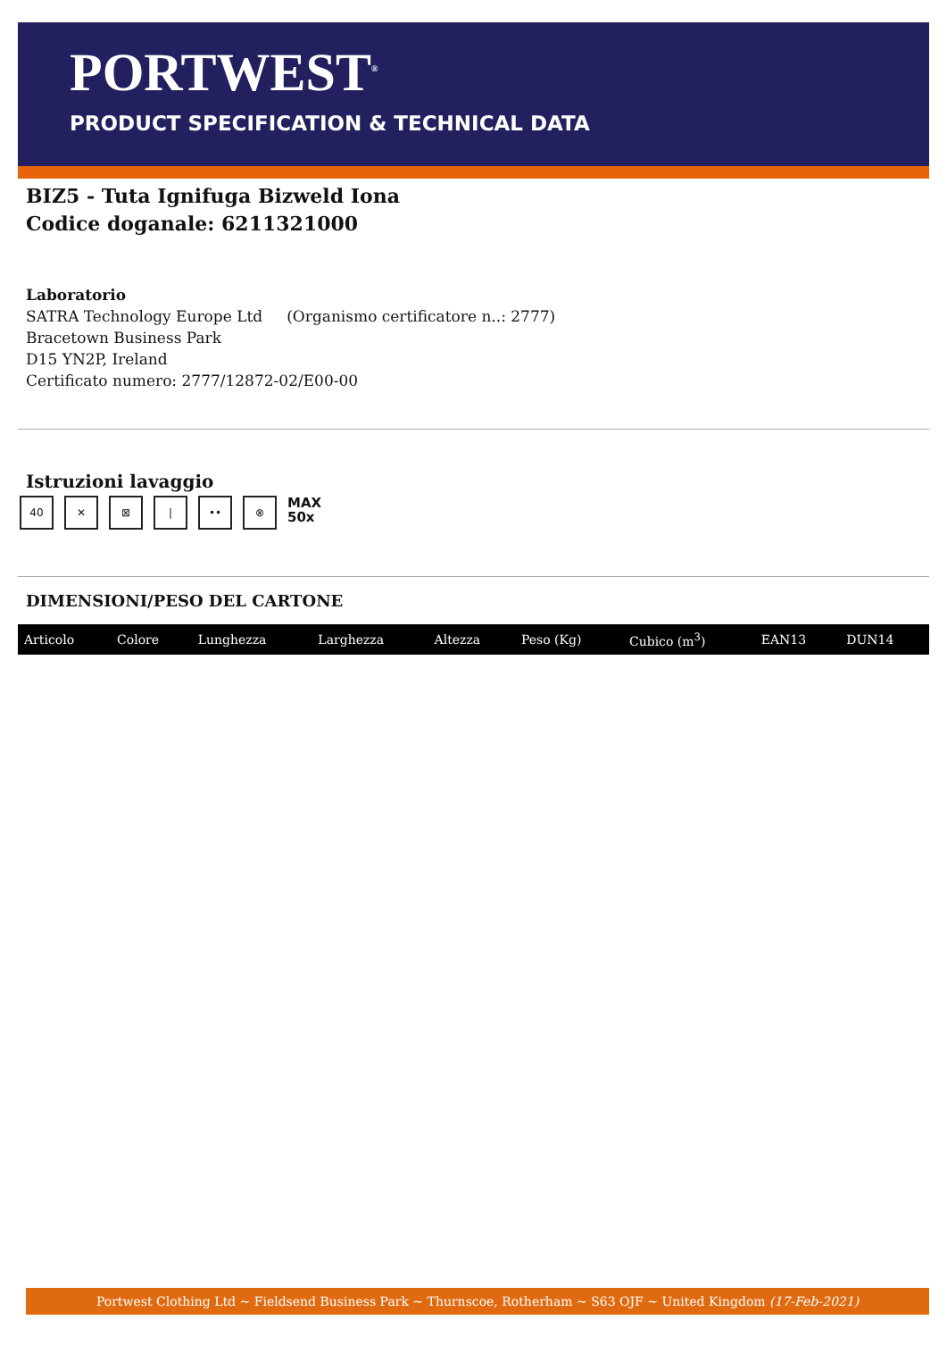PORTWEST<sup>®</sup>
PRODUCT SPECIFICATION & TECHNICAL DATA
BIZ5 - Tuta Ignifuga Bizweld Iona
Codice doganale: 6211321000
Laboratorio
SATRA Technology Europe Ltd (Organismo certificatore n..: 2777)
Bracetown Business Park
D15 YN2P, Ireland
Certificato numero: 2777/12872-02/E00-00
Istruzioni lavaggio
40 ✕ ⊠ | •• ⊗ MAX
50x
DIMENSIONI/PESO DEL CARTONE
| Articolo | Colore | Lunghezza | Larghezza | Altezza | Peso (Kg) | Cubico (m<sup>3</sup>) | EAN13 | DUN14 |
| --- | --- | --- | --- | --- | --- | --- | --- | --- |
Portwest Clothing Ltd ~ Fieldsend Business Park ~ Thurnscoe, Rotherham ~ S63 OJF ~ United Kingdom (17-Feb-2021)